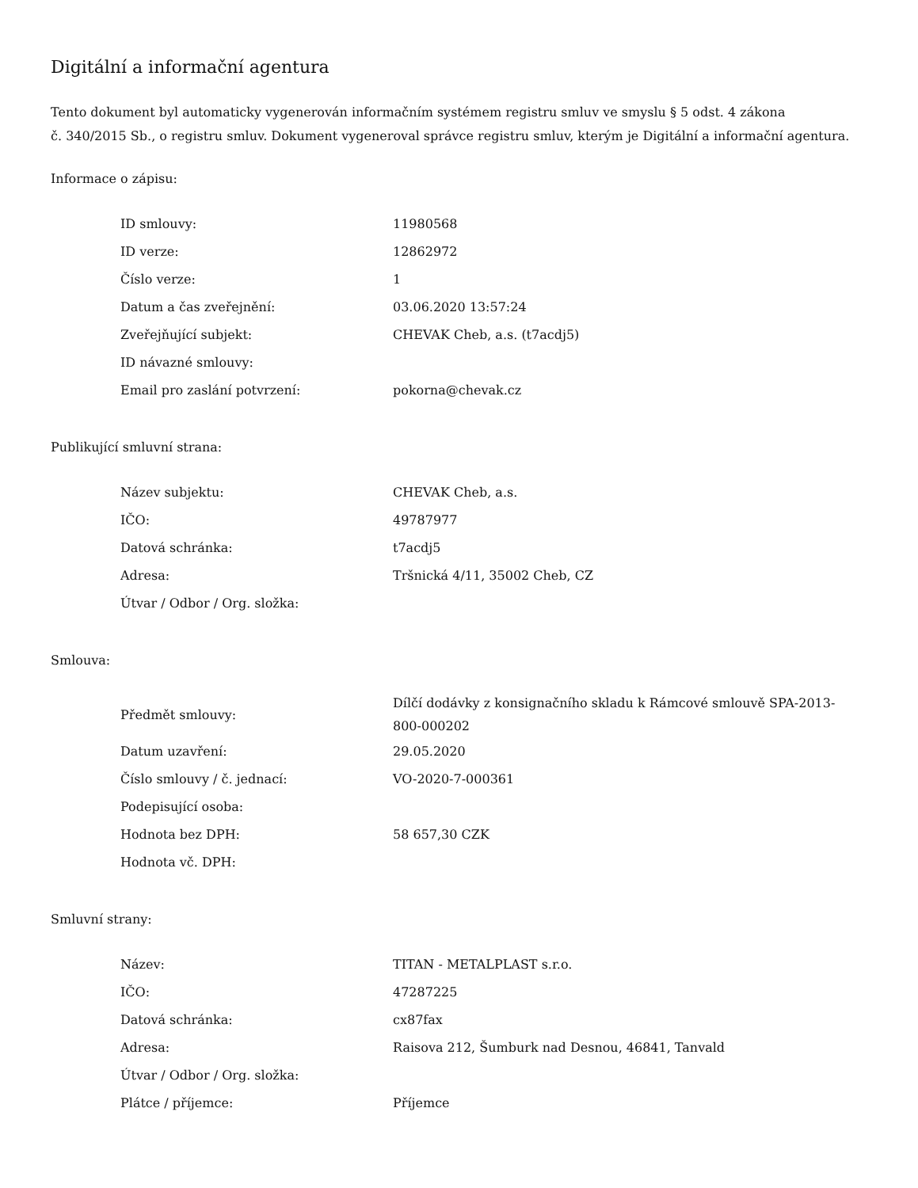Digitální a informační agentura
Tento dokument byl automaticky vygenerován informačním systémem registru smluv ve smyslu § 5 odst. 4 zákona
č. 340/2015 Sb., o registru smluv. Dokument vygeneroval správce registru smluv, kterým je Digitální a informační agentura.
Informace o zápisu:
| ID smlouvy: | 11980568 |
| ID verze: | 12862972 |
| Číslo verze: | 1 |
| Datum a čas zveřejnění: | 03.06.2020 13:57:24 |
| Zveřejňující subjekt: | CHEVAK Cheb, a.s. (t7acdj5) |
| ID návazné smlouvy: | |
| Email pro zaslání potvrzení: | pokorna@chevak.cz |
Publikující smluvní strana:
| Název subjektu: | CHEVAK Cheb, a.s. |
| IČO: | 49787977 |
| Datová schránka: | t7acdj5 |
| Adresa: | Tršnická 4/11, 35002 Cheb, CZ |
| Útvar / Odbor / Org. složka: | |
Smlouva:
| Předmět smlouvy: | Dílčí dodávky z konsignačního skladu k Rámcové smlouvě SPA-2013-800-000202 |
| Datum uzavření: | 29.05.2020 |
| Číslo smlouvy / č. jednací: | VO-2020-7-000361 |
| Podepisující osoba: | |
| Hodnota bez DPH: | 58 657,30 CZK |
| Hodnota vč. DPH: | |
Smluvní strany:
| Název: | TITAN - METALPLAST s.r.o. |
| IČO: | 47287225 |
| Datová schránka: | cx87fax |
| Adresa: | Raisova 212, Šumburk nad Desnou, 46841, Tanvald |
| Útvar / Odbor / Org. složka: | |
| Plátce / příjemce: | Příjemce |